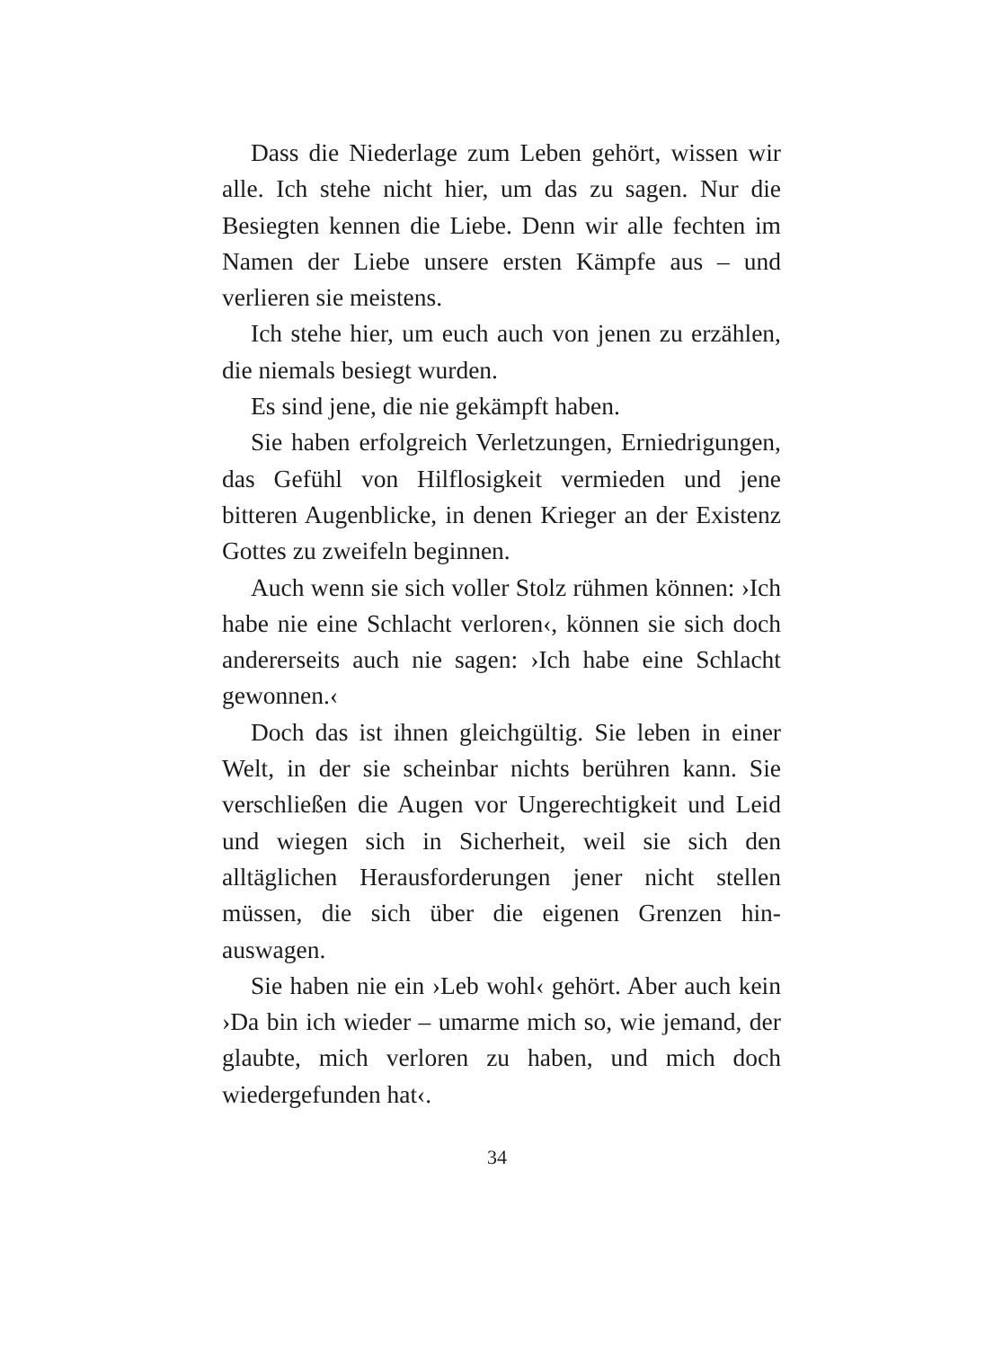Dass die Niederlage zum Leben gehört, wissen wir alle. Ich stehe nicht hier, um das zu sagen. Nur die Besiegten kennen die Liebe. Denn wir alle fech­ten im Namen der Liebe unsere ersten Kämpfe aus – und verlieren sie meistens.
Ich stehe hier, um euch auch von jenen zu erzäh­len, die niemals besiegt wurden.
Es sind jene, die nie gekämpft haben.
Sie haben erfolgreich Verletzungen, Erniedrigun­gen, das Gefühl von Hilflosigkeit vermieden und jene bitteren Augenblicke, in denen Krieger an der Existenz Gottes zu zweifeln beginnen.
Auch wenn sie sich voller Stolz rühmen können: ›Ich habe nie eine Schlacht verloren‹, können sie sich doch andererseits auch nie sagen: ›Ich habe eine Schlacht gewonnen.‹
Doch das ist ihnen gleichgültig. Sie leben in ei­ner Welt, in der sie scheinbar nichts berühren kann. Sie verschließen die Augen vor Ungerechtigkeit und Leid und wiegen sich in Sicherheit, weil sie sich den alltäglichen Herausforderungen jener nicht stel­len müssen, die sich über die eigenen Grenzen hin­auswagen.
Sie haben nie ein ›Leb wohl‹ gehört. Aber auch kein ›Da bin ich wieder – umarme mich so, wie je­mand, der glaubte, mich verloren zu haben, und mich doch wiedergefunden hat‹.
34